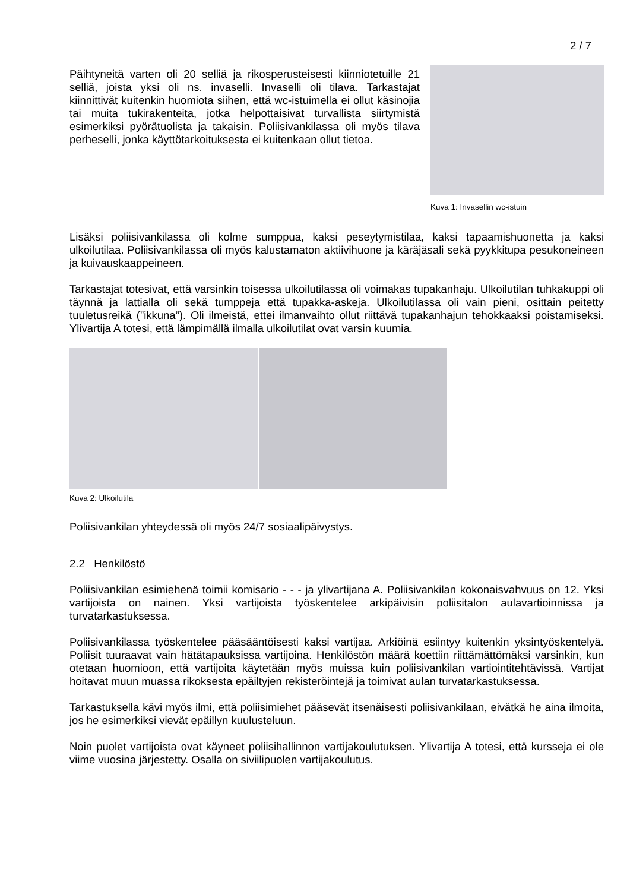2 / 7
Päihtyneitä varten oli 20 selliä ja rikosperusteisesti kiinniotetuille 21 selliä, joista yksi oli ns. invaselli. Invaselli oli tilava. Tarkastajat kiinnittivät kuitenkin huomiota siihen, että wc-istuimella ei ollut käsinojia tai muita tukirakenteita, jotka helpottaisivat turvallista siirtymistä esimerkiksi pyörätuolista ja takaisin. Poliisivankilassa oli myös tilava perheselli, jonka käyttötarkoituksesta ei kuitenkaan ollut tietoa.
Kuva 1: Invasellin wc-istuin
Lisäksi poliisivankilassa oli kolme sumppua, kaksi peseytymistilaa, kaksi tapaamishuonetta ja kaksi ulkoilutilaa. Poliisivankilassa oli myös kalustamaton aktiivihuone ja käräjäsali sekä pyykkitupa pesukoneineen ja kuivauskaappeineen.
Tarkastajat totesivat, että varsinkin toisessa ulkoilutilassa oli voimakas tupakanhaju. Ulkoilutilan tuhkakuppi oli täynnä ja lattialla oli sekä tumppeja että tupakka-askeja. Ulkoilutilassa oli vain pieni, osittain peitetty tuuletusreikä (”ikkuna”). Oli ilmeistä, ettei ilmanvaihto ollut riittävä tupakanhajun tehokkaaksi poistamiseksi. Ylivartija A totesi, että lämpimällä ilmalla ulkoilutilat ovat varsin kuumia.
Kuva 2: Ulkoilutila
Poliisivankilan yhteydessä oli myös 24/7 sosiaalipäivystys.
2.2 Henkilöstö
Poliisivankilan esimiehenä toimii komisario - - - ja ylivartijana A. Poliisivankilan kokonaisvahvuus on 12. Yksi vartijoista on nainen. Yksi vartijoista työskentelee arkipäivisin poliisitalon aulavartioinnissa ja turvatarkastuksessa.
Poliisivankilassa työskentelee pääsääntöisesti kaksi vartijaa. Arkiöinä esiintyy kuitenkin yksintyöskentelyä. Poliisit tuuraavat vain hätätapauksissa vartijoina. Henkilöstön määrä koettiin riittämättömäksi varsinkin, kun otetaan huomioon, että vartijoita käytetään myös muissa kuin poliisivankilan vartiointitehtävissä. Vartijat hoitavat muun muassa rikoksesta epäiltyjen rekisteröintejä ja toimivat aulan turvatarkastuksessa.
Tarkastuksella kävi myös ilmi, että poliisimiehet pääsevät itsenäisesti poliisivankilaan, eivätkä he aina ilmoita, jos he esimerkiksi vievät epäillyn kuulusteluun.
Noin puolet vartijoista ovat käyneet poliisihallinnon vartijakoulutuksen. Ylivartija A totesi, että kursseja ei ole viime vuosina järjestetty. Osalla on siviilipuolen vartijakoulutus.